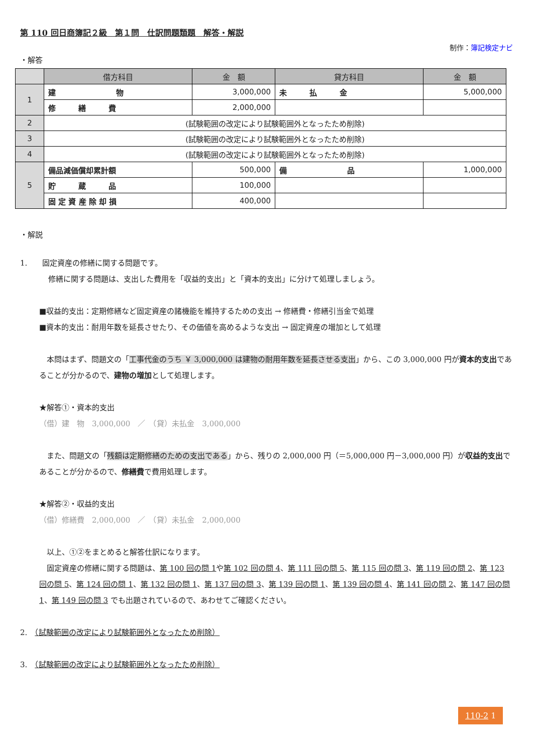第 110 回日商簿記２級　第１問　仕訳問題類題　解答・解説
制作：簿記検定ナビ
・解答
| | 借方科目 | 金 額 | 貸方科目 | 金 額 |
| --- | --- | --- | --- | --- |
| 1 | 建 物 | 3,000,000 | 未 払 金 | 5,000,000 |
| | 修 繕 費 | 2,000,000 | | |
| 2 | (試験範囲の改定により試験範囲外となったため削除) | | | |
| 3 | (試験範囲の改定により試験範囲外となったため削除) | | | |
| 4 | (試験範囲の改定により試験範囲外となったため削除) | | | |
| 5 | 備品減価償却累計額 | 500,000 | 備 品 | 1,000,000 |
| | 貯 蔵 品 | 100,000 | | |
| | 固 定 資 産 除 却 損 | 400,000 | | |
・解説
1.　　固定資産の修繕に関する問題です。
修繕に関する問題は、支出した費用を「収益的支出」と「資本的支出」に分けて処理しましょう。
■収益的支出：定期修繕など固定資産の諸機能を維持するための支出 → 修繕費・修繕引当金で処理
■資本的支出：耐用年数を延長させたり、その価値を高めるような支出 → 固定資産の増加として処理
　本問はまず、問題文の「工事代金のうち ￥ 3,000,000 は建物の耐用年数を延長させる支出」から、この 3,000,000 円が資本的支出であることが分かるので、建物の増加として処理します。
★解答①・資本的支出
（借）建　物　3,000,000　／　（貸）未払金　3,000,000
　また、問題文の「残額は定期修繕のための支出である」から、残りの 2,000,000 円（＝5,000,000 円－3,000,000 円）が収益的支出であることが分かるので、修繕費で費用処理します。
★解答②・収益的支出
（借）修繕費　2,000,000　／　（貸）未払金　2,000,000
　以上、①②をまとめると解答仕訳になります。
　固定資産の修繕に関する問題は、第 100 回の問 1や第 102 回の問 4、第 111 回の問 5、第 115 回の問 3、第 119 回の問 2、第 123 回の問 5、第 124 回の問 1、第 132 回の問 1、第 137 回の問 3、第 139 回の問 1、第 139 回の問 4、第 141 回の問 2、第 147 回の問 1、第 149 回の問 3 でも出題されているので、あわせてご確認ください。
2.　（試験範囲の改定により試験範囲外となったため削除）
3.　（試験範囲の改定により試験範囲外となったため削除）
110-2 1